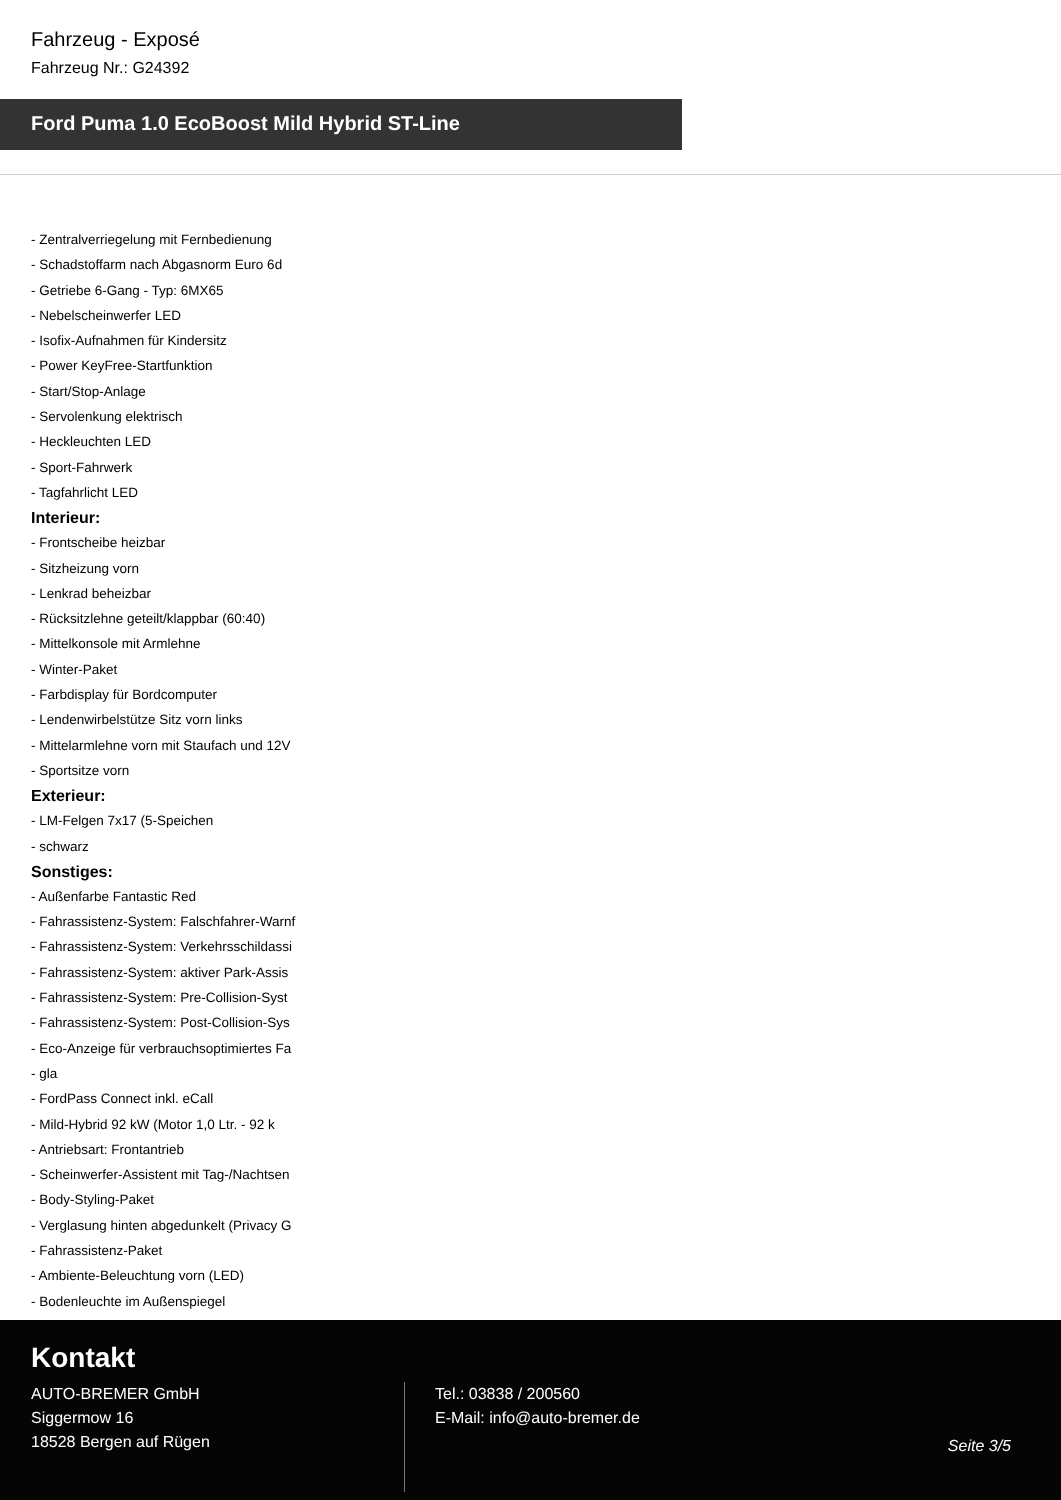Fahrzeug - Exposé
Fahrzeug Nr.: G24392
Ford Puma 1.0 EcoBoost Mild Hybrid ST-Line
- Zentralverriegelung mit Fernbedienung
- Schadstoffarm nach Abgasnorm Euro 6d
- Getriebe 6-Gang - Typ: 6MX65
- Nebelscheinwerfer LED
- Isofix-Aufnahmen für Kindersitz
- Power KeyFree-Startfunktion
- Start/Stop-Anlage
- Servolenkung elektrisch
- Heckleuchten LED
- Sport-Fahrwerk
- Tagfahrlicht LED
Interieur:
- Frontscheibe heizbar
- Sitzheizung vorn
- Lenkrad beheizbar
- Rücksitzlehne geteilt/klappbar (60:40)
- Mittelkonsole mit Armlehne
- Winter-Paket
- Farbdisplay für Bordcomputer
- Lendenwirbelstütze Sitz vorn links
- Mittelarmlehne vorn mit Staufach und 12V
- Sportsitze vorn
Exterieur:
- LM-Felgen 7x17 (5-Speichen
- schwarz
Sonstiges:
- Außenfarbe Fantastic Red
- Fahrassistenz-System: Falschfahrer-Warnf
- Fahrassistenz-System: Verkehrsschildassi
- Fahrassistenz-System: aktiver Park-Assis
- Fahrassistenz-System: Pre-Collision-Syst
- Fahrassistenz-System: Post-Collision-Sys
- Eco-Anzeige für verbrauchsoptimiertes Fa
- gla
- FordPass Connect inkl. eCall
- Mild-Hybrid 92 kW (Motor 1,0 Ltr. - 92 k
- Antriebsart: Frontantrieb
- Scheinwerfer-Assistent mit Tag-/Nachtsen
- Body-Styling-Paket
- Verglasung hinten abgedunkelt (Privacy G
- Fahrassistenz-Paket
- Ambiente-Beleuchtung vorn (LED)
- Bodenleuchte im Außenspiegel
Kontakt
AUTO-BREMER GmbH
Siggermow 16
18528 Bergen auf Rügen
Tel.: 03838 / 200560
E-Mail: info@auto-bremer.de
Seite 3/5